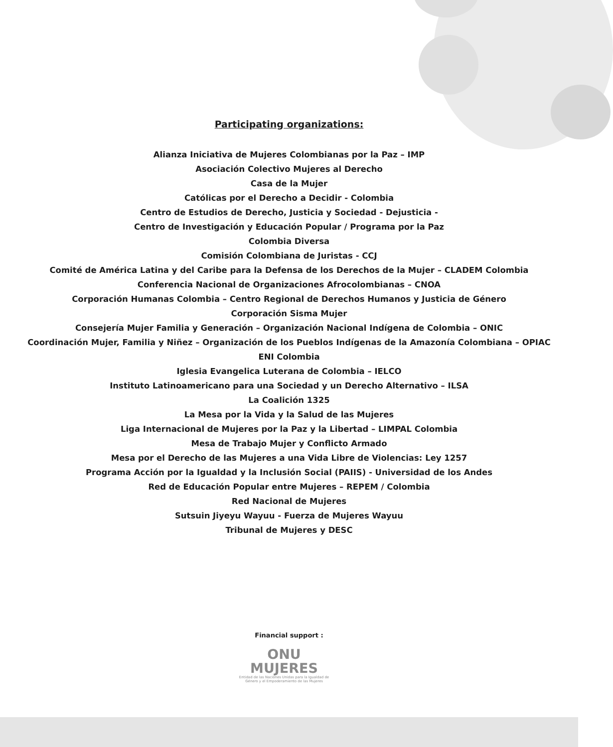Participating organizations:
Alianza Iniciativa de Mujeres Colombianas por la Paz – IMP
Asociación Colectivo Mujeres al Derecho
Casa de la Mujer
Católicas por el Derecho a Decidir - Colombia
Centro de Estudios de Derecho, Justicia y Sociedad - Dejusticia -
Centro de Investigación y Educación Popular / Programa por la Paz
Colombia Diversa
Comisión Colombiana de Juristas - CCJ
Comité de América Latina y del Caribe para la Defensa de los Derechos de la Mujer – CLADEM Colombia
Conferencia Nacional de Organizaciones Afrocolombianas – CNOA
Corporación Humanas Colombia – Centro Regional de Derechos Humanos y Justicia de Género
Corporación Sisma Mujer
Consejería Mujer Familia y Generación – Organización Nacional Indígena de Colombia – ONIC
Coordinación Mujer, Familia y Niñez – Organización de los Pueblos Indígenas de la Amazonía Colombiana – OPIAC
ENI Colombia
Iglesia Evangelica Luterana de Colombia – IELCO
Instituto Latinoamericano para una Sociedad y un Derecho Alternativo – ILSA
La Coalición 1325
La Mesa por la Vida y la Salud de las Mujeres
Liga Internacional de Mujeres por la Paz y la Libertad – LIMPAL Colombia
Mesa de Trabajo Mujer y Conflicto Armado
Mesa por el Derecho de las Mujeres a una Vida Libre de Violencias: Ley 1257
Programa Acción por la Igualdad y la Inclusión Social (PAIIS) - Universidad de los Andes
Red de Educación Popular entre Mujeres – REPEM / Colombia
Red Nacional de Mujeres
Sutsuin Jiyeyu Wayuu - Fuerza de Mujeres Wayuu
Tribunal de Mujeres y DESC
Financial support :
ONU
MUJERES
Entidad de las Naciones Unidas para la Igualdad de Género y el Empoderamiento de las Mujeres